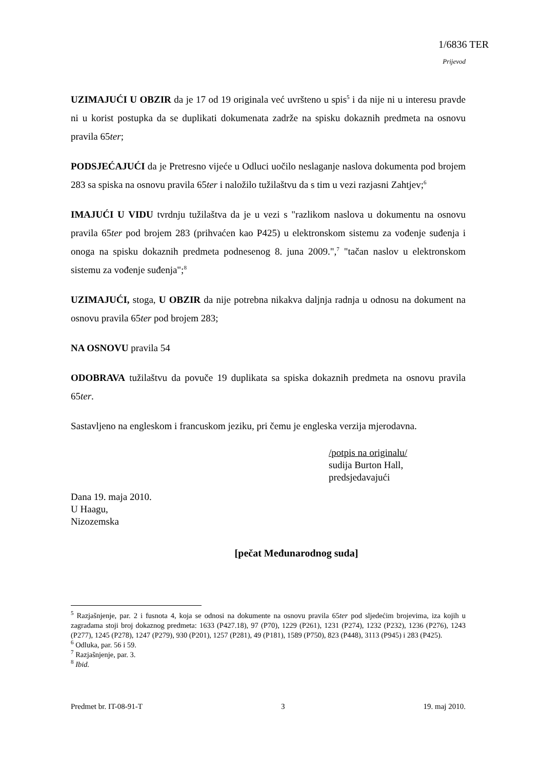1/6836 TER
Prijevod
UZIMAJUĆI U OBZIR da je 17 od 19 originala već uvršteno u spis<sup>5</sup> i da nije ni u interesu pravde ni u korist postupka da se duplikati dokumenata zadrže na spisku dokaznih predmeta na osnovu pravila 65ter;
PODSJEĆAJUĆI da je Pretresno vijeće u Odluci uočilo neslaganje naslova dokumenta pod brojem 283 sa spiska na osnovu pravila 65ter i naložilo tužilaštvu da s tim u vezi razjasni Zahtjev;<sup>6</sup>
IMAJUĆI U VIDU tvrdnju tužilaštva da je u vezi s "razlikom naslova u dokumentu na osnovu pravila 65ter pod brojem 283 (prihvaćen kao P425) u elektronskom sistemu za vođenje suđenja i onoga na spisku dokaznih predmeta podnesenog 8. juna 2009.",<sup>7</sup> "tačan naslov u elektronskom sistemu za vođenje suđenja";<sup>8</sup>
UZIMAJUĆI, stoga, U OBZIR da nije potrebna nikakva daljnja radnja u odnosu na dokument na osnovu pravila 65ter pod brojem 283;
NA OSNOVU pravila 54
ODOBRAVA tužilaštvu da povuče 19 duplikata sa spiska dokaznih predmeta na osnovu pravila 65ter.
Sastavljeno na engleskom i francuskom jeziku, pri čemu je engleska verzija mjerodavna.
/potpis na originalu/
sudija Burton Hall,
predsjedavajući
Dana 19. maja 2010.
U Haagu,
Nizozemska
[pečat Međunarodnog suda]
<sup>5</sup> Razjašnjenje, par. 2 i fusnota 4, koja se odnosi na dokumente na osnovu pravila 65ter pod sljedećim brojevima, iza kojih u zagradama stoji broj dokaznog predmeta: 1633 (P427.18), 97 (P70), 1229 (P261), 1231 (P274), 1232 (P232), 1236 (P276), 1243 (P277), 1245 (P278), 1247 (P279), 930 (P201), 1257 (P281), 49 (P181), 1589 (P750), 823 (P448), 3113 (P945) i 283 (P425).
<sup>6</sup> Odluka, par. 56 i 59.
<sup>7</sup> Razjašnjenje, par. 3.
<sup>8</sup> Ibid.
Predmet br. IT-08-91-T 3 19. maj 2010.